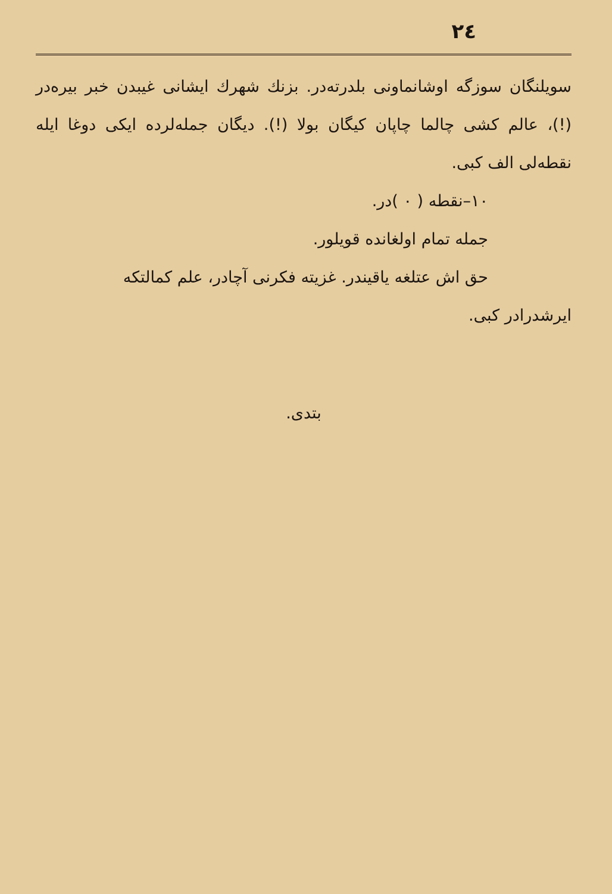٢٤
سویلنگان سوزگه اوشانماونی بلدرته‌در. بزنك شهرك ایشانی غیبدن خبر بیره‌در (!)، عالم کشی چالما چاپان کیگان بولا (!). دیگان جمله‌لرده ایکی دوغا ایله نقطه‌لی الف کبی.
١٠–نقطه ( ٠ )در.
جمله تمام اولغانده قویلور.
حق اش عتلغه یاقیندر. غزیته فکرنی آچادر، علم کمالتکه
ایرشدرادر کبی.
بتدی.